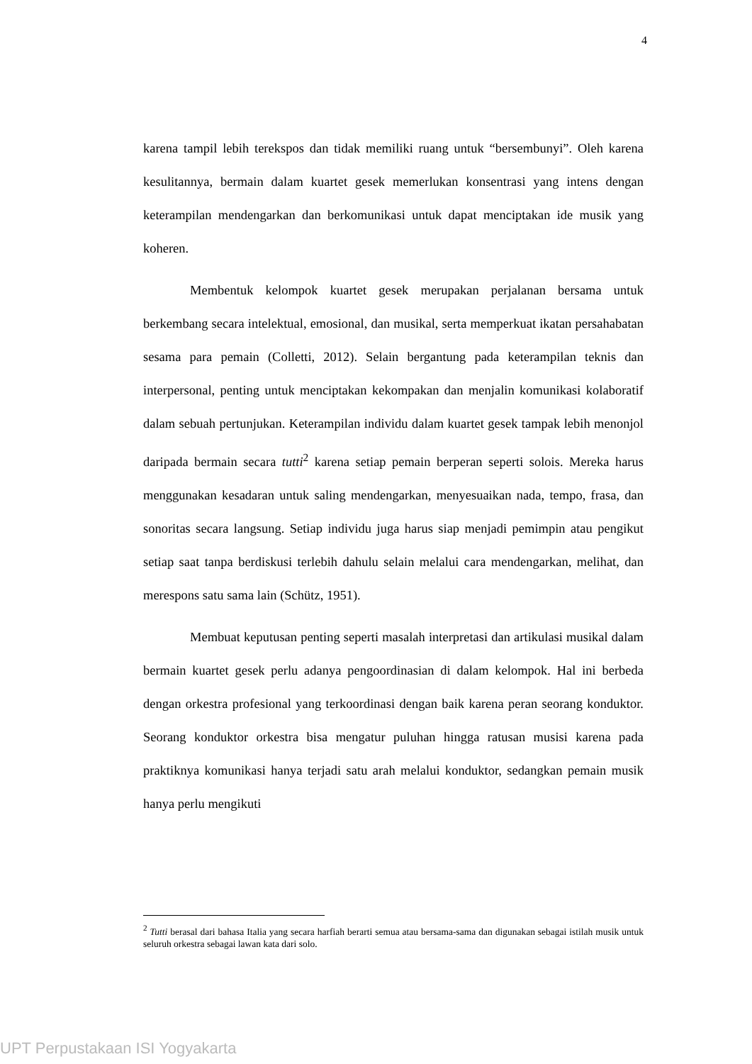4
karena tampil lebih terekspos dan tidak memiliki ruang untuk “bersembunyi”. Oleh karena kesulitannya, bermain dalam kuartet gesek memerlukan konsentrasi yang intens dengan keterampilan mendengarkan dan berkomunikasi untuk dapat menciptakan ide musik yang koheren.
Membentuk kelompok kuartet gesek merupakan perjalanan bersama untuk berkembang secara intelektual, emosional, dan musikal, serta memperkuat ikatan persahabatan sesama para pemain (Colletti, 2012). Selain bergantung pada keterampilan teknis dan interpersonal, penting untuk menciptakan kekompakan dan menjalin komunikasi kolaboratif dalam sebuah pertunjukan. Keterampilan individu dalam kuartet gesek tampak lebih menonjol daripada bermain secara tutti<sup>2</sup> karena setiap pemain berperan seperti solois. Mereka harus menggunakan kesadaran untuk saling mendengarkan, menyesuaikan nada, tempo, frasa, dan sonoritas secara langsung. Setiap individu juga harus siap menjadi pemimpin atau pengikut setiap saat tanpa berdiskusi terlebih dahulu selain melalui cara mendengarkan, melihat, dan merespons satu sama lain (Schütz, 1951).
Membuat keputusan penting seperti masalah interpretasi dan artikulasi musikal dalam bermain kuartet gesek perlu adanya pengoordinasian di dalam kelompok. Hal ini berbeda dengan orkestra profesional yang terkoordinasi dengan baik karena peran seorang konduktor. Seorang konduktor orkestra bisa mengatur puluhan hingga ratusan musisi karena pada praktiknya komunikasi hanya terjadi satu arah melalui konduktor, sedangkan pemain musik hanya perlu mengikuti
<sup>2</sup> Tutti berasal dari bahasa Italia yang secara harfiah berarti semua atau bersama-sama dan digunakan sebagai istilah musik untuk seluruh orkestra sebagai lawan kata dari solo.
UPT Perpustakaan ISI Yogyakarta